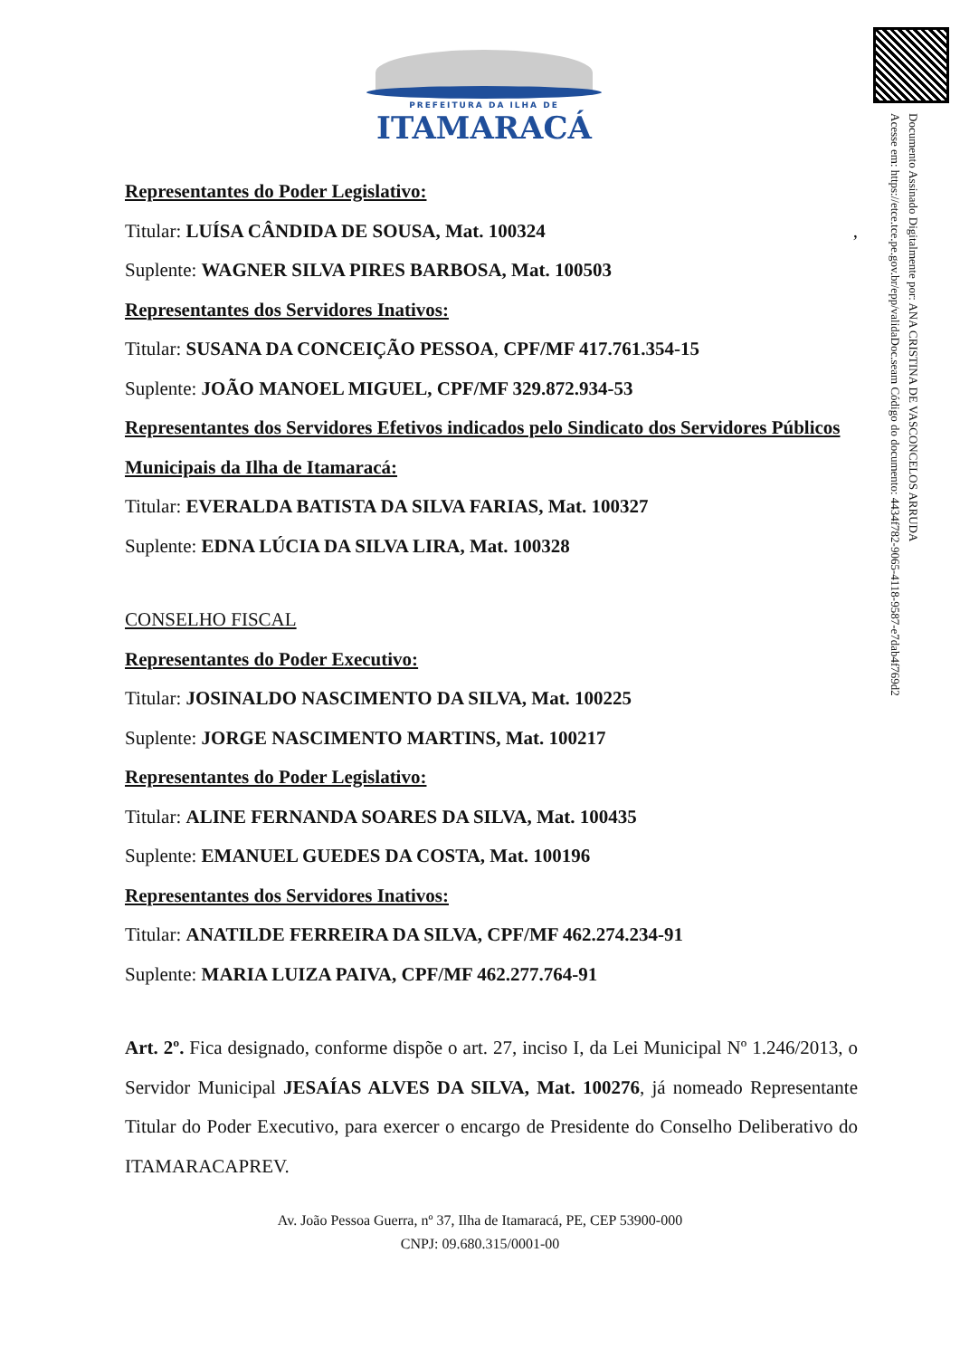PREFEITURA DA ILHA DE
ITAMARACÁ
Documento Assinado Digitalmente por: ANA CRISTINA DE VASCONCELOS ARRUDA
Acesse em: https://etce.tce.pe.gov.br/epp/validaDoc.seam Código do documento: 4434f782-9065-4118-9587-e7dab4f769d2
Representantes do Poder Legislativo:
Titular: LUÍSA CÂNDIDA DE SOUSA, Mat. 100324 ,
Suplente: WAGNER SILVA PIRES BARBOSA, Mat. 100503
Representantes dos Servidores Inativos:
Titular: SUSANA DA CONCEIÇÃO PESSOA, CPF/MF 417.761.354-15
Suplente: JOÃO MANOEL MIGUEL, CPF/MF 329.872.934-53
Representantes dos Servidores Efetivos indicados pelo Sindicato dos Servidores Públicos Municipais da Ilha de Itamaracá:
Titular: EVERALDA BATISTA DA SILVA FARIAS, Mat. 100327
Suplente: EDNA LÚCIA DA SILVA LIRA, Mat. 100328
CONSELHO FISCAL
Representantes do Poder Executivo:
Titular: JOSINALDO NASCIMENTO DA SILVA, Mat. 100225
Suplente: JORGE NASCIMENTO MARTINS, Mat. 100217
Representantes do Poder Legislativo:
Titular: ALINE FERNANDA SOARES DA SILVA, Mat. 100435
Suplente: EMANUEL GUEDES DA COSTA, Mat. 100196
Representantes dos Servidores Inativos:
Titular: ANATILDE FERREIRA DA SILVA, CPF/MF 462.274.234-91
Suplente: MARIA LUIZA PAIVA, CPF/MF 462.277.764-91
Art. 2º. Fica designado, conforme dispõe o art. 27, inciso I, da Lei Municipal Nº 1.246/2013, o Servidor Municipal JESAÍAS ALVES DA SILVA, Mat. 100276, já nomeado Representante Titular do Poder Executivo, para exercer o encargo de Presidente do Conselho Deliberativo do ITAMARACAPREV.
Av. João Pessoa Guerra, nº 37, Ilha de Itamaracá, PE, CEP 53900-000
CNPJ: 09.680.315/0001-00